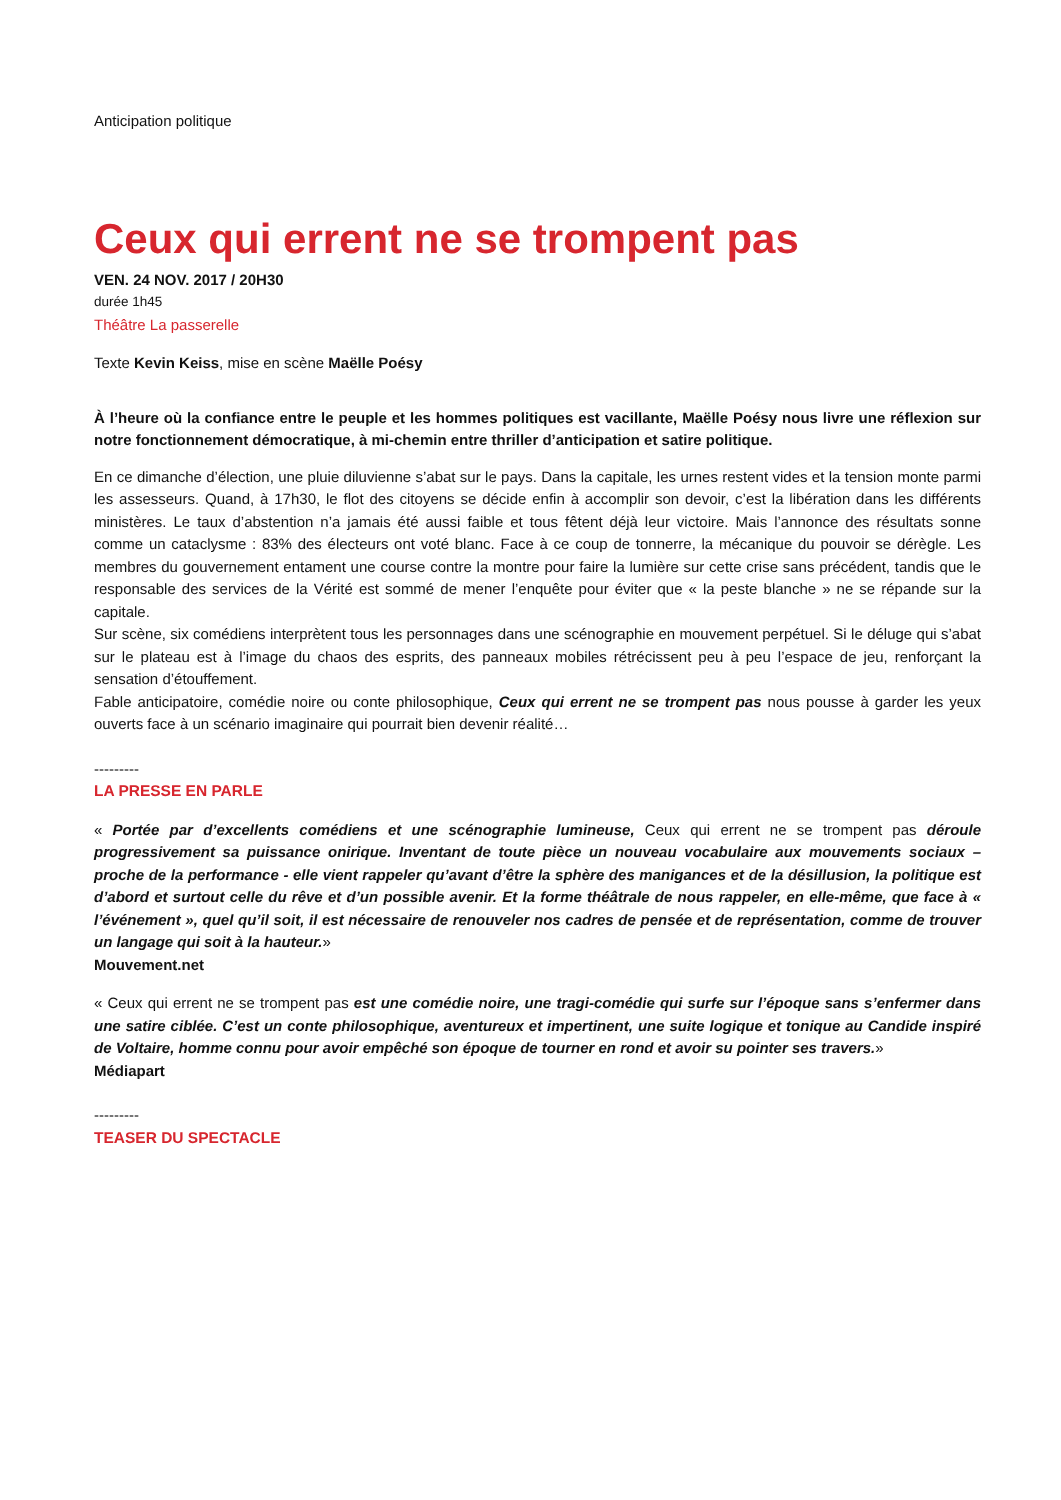Anticipation politique
Ceux qui errent ne se trompent pas
VEN. 24 NOV. 2017 / 20H30
durée 1h45
Théâtre La passerelle
Texte Kevin Keiss, mise en scène Maëlle Poésy
À l’heure où la confiance entre le peuple et les hommes politiques est vacillante, Maëlle Poésy nous livre une réflexion sur notre fonctionnement démocratique, à mi-chemin entre thriller d’anticipation et satire politique.
En ce dimanche d’élection, une pluie diluvienne s’abat sur le pays. Dans la capitale, les urnes restent vides et la tension monte parmi les assesseurs. Quand, à 17h30, le flot des citoyens se décide enfin à accomplir son devoir, c’est la libération dans les différents ministères. Le taux d’abstention n’a jamais été aussi faible et tous fêtent déjà leur victoire. Mais l’annonce des résultats sonne comme un cataclysme : 83% des électeurs ont voté blanc. Face à ce coup de tonnerre, la mécanique du pouvoir se dérègle. Les membres du gouvernement entament une course contre la montre pour faire la lumière sur cette crise sans précédent, tandis que le responsable des services de la Vérité est sommé de mener l’enquête pour éviter que « la peste blanche » ne se répande sur la capitale.
Sur scène, six comédiens interprètent tous les personnages dans une scénographie en mouvement perpétuel. Si le déluge qui s’abat sur le plateau est à l’image du chaos des esprits, des panneaux mobiles rétrécissent peu à peu l’espace de jeu, renforçant la sensation d’étouffement.
Fable anticipatoire, comédie noire ou conte philosophique, Ceux qui errent ne se trompent pas nous pousse à garder les yeux ouverts face à un scénario imaginaire qui pourrait bien devenir réalité…
---------
LA PRESSE EN PARLE
« Portée par d’excellents comédiens et une scénographie lumineuse, Ceux qui errent ne se trompent pas déroule progressivement sa puissance onirique. Inventant de toute pièce un nouveau vocabulaire aux mouvements sociaux – proche de la performance - elle vient rappeler qu’avant d’être la sphère des manigances et de la désillusion, la politique est d’abord et surtout celle du rêve et d’un possible avenir. Et la forme théâtrale de nous rappeler, en elle-même, que face à « l’événement », quel qu’il soit, il est nécessaire de renouveler nos cadres de pensée et de représentation, comme de trouver un langage qui soit à la hauteur.»
Mouvement.net
« Ceux qui errent ne se trompent pas est une comédie noire, une tragi-comédie qui surfe sur l’époque sans s’enfermer dans une satire ciblée. C’est un conte philosophique, aventureux et impertinent, une suite logique et tonique au Candide inspiré de Voltaire, homme connu pour avoir empêché son époque de tourner en rond et avoir su pointer ses travers.»
Médiapart
---------
TEASER DU SPECTACLE